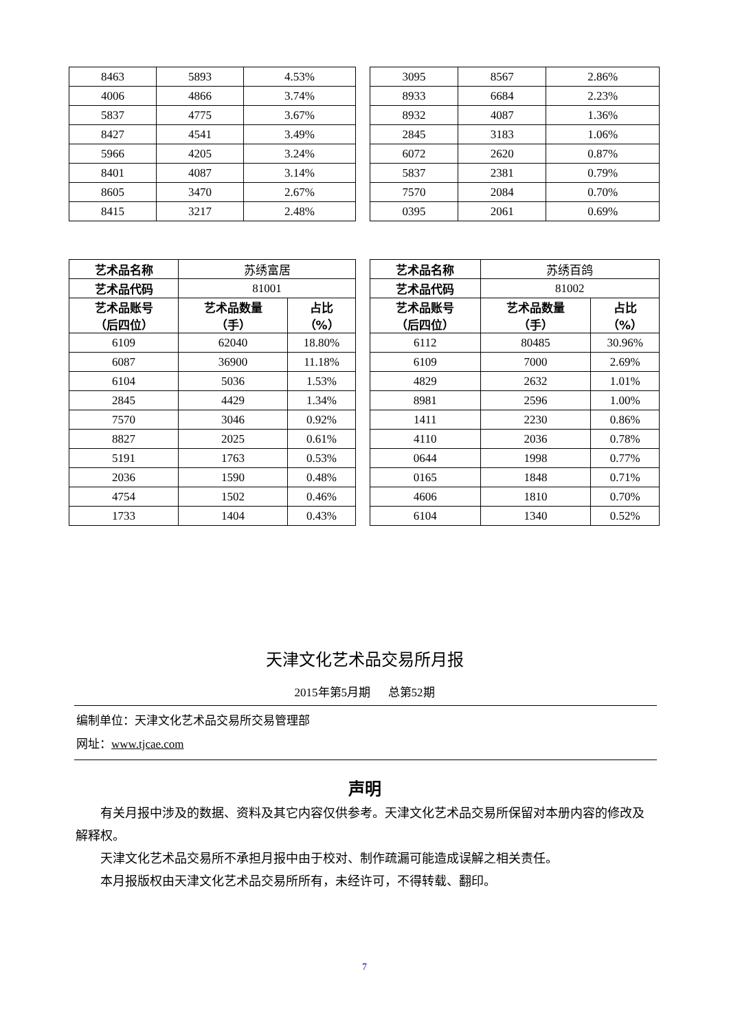| 8463 | 5893 | 4.53% |
| 4006 | 4866 | 3.74% |
| 5837 | 4775 | 3.67% |
| 8427 | 4541 | 3.49% |
| 5966 | 4205 | 3.24% |
| 8401 | 4087 | 3.14% |
| 8605 | 3470 | 2.67% |
| 8415 | 3217 | 2.48% |
| 3095 | 8567 | 2.86% |
| 8933 | 6684 | 2.23% |
| 8932 | 4087 | 1.36% |
| 2845 | 3183 | 1.06% |
| 6072 | 2620 | 0.87% |
| 5837 | 2381 | 0.79% |
| 7570 | 2084 | 0.70% |
| 0395 | 2061 | 0.69% |
| 艺术品名称 | 苏绣富居 | |
| 艺术品代码 | 81001 | |
| 艺术品账号 （后四位） | 艺术品数量 （手） | 占比 （%） |
| 6109 | 62040 | 18.80% |
| 6087 | 36900 | 11.18% |
| 6104 | 5036 | 1.53% |
| 2845 | 4429 | 1.34% |
| 7570 | 3046 | 0.92% |
| 8827 | 2025 | 0.61% |
| 5191 | 1763 | 0.53% |
| 2036 | 1590 | 0.48% |
| 4754 | 1502 | 0.46% |
| 1733 | 1404 | 0.43% |
| 艺术品名称 | 苏绣百鸽 | |
| 艺术品代码 | 81002 | |
| 艺术品账号 （后四位） | 艺术品数量 （手） | 占比 （%） |
| 6112 | 80485 | 30.96% |
| 6109 | 7000 | 2.69% |
| 4829 | 2632 | 1.01% |
| 8981 | 2596 | 1.00% |
| 1411 | 2230 | 0.86% |
| 4110 | 2036 | 0.78% |
| 0644 | 1998 | 0.77% |
| 0165 | 1848 | 0.71% |
| 4606 | 1810 | 0.70% |
| 6104 | 1340 | 0.52% |
天津文化艺术品交易所月报
2015年第5月期 总第52期
编制单位：天津文化艺术品交易所交易管理部
网址：www.tjcae.com
声明
有关月报中涉及的数据、资料及其它内容仅供参考。天津文化艺术品交易所保留对本册内容的修改及解释权。
天津文化艺术品交易所不承担月报中由于校对、制作疏漏可能造成误解之相关责任。
本月报版权由天津文化艺术品交易所所有，未经许可，不得转载、翻印。
7